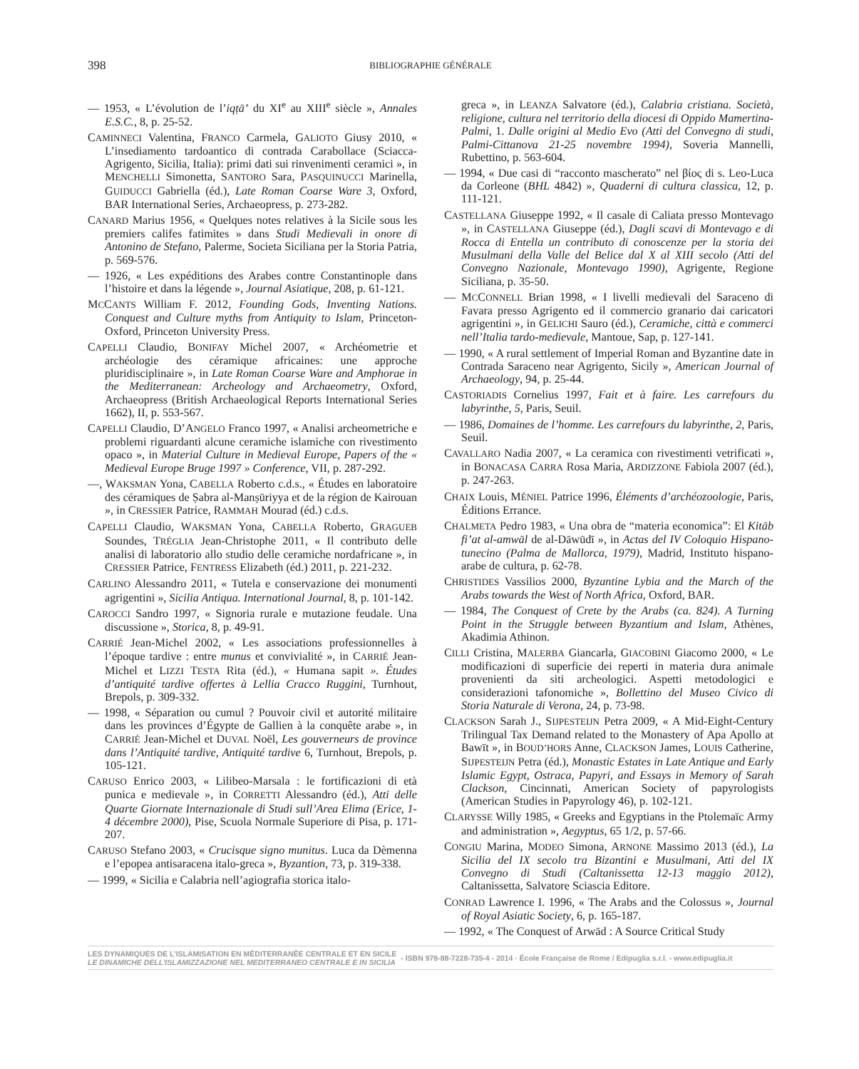398
BIBLIOGRAPHIE GÉNÉRALE
— 1953, « L’évolution de l’iqṭā’ du XI<sup>e</sup> au XIII<sup>e</sup> siècle », Annales E.S.C., 8, p. 25-52.
CAMINNECI Valentina, FRANCO Carmela, GALIOTO Giusy 2010, « L’insediamento tardoantico di contrada Carabollace (Sciacca-Agrigento, Sicilia, Italia): primi dati sui rinvenimenti ceramici », in MENCHELLI Simonetta, SANTORO Sara, PASQUINUCCI Marinella, GUIDUCCI Gabriella (éd.), Late Roman Coarse Ware 3, Oxford, BAR International Series, Archaeopress, p. 273-282.
CANARD Marius 1956, « Quelques notes relatives à la Sicile sous les premiers califes fatimites » dans Studi Medievali in onore di Antonino de Stefano, Palerme, Societa Siciliana per la Storia Patria, p. 569-576.
— 1926, « Les expéditions des Arabes contre Constantinople dans l’histoire et dans la légende », Journal Asiatique, 208, p. 61-121.
MCCANTS William F. 2012, Founding Gods, Inventing Nations. Conquest and Culture myths from Antiquity to Islam, Princeton-Oxford, Princeton University Press.
CAPELLI Claudio, BONIFAY Michel 2007, « Archéometrie et archéologie des céramique africaines: une approche pluridisciplinaire », in Late Roman Coarse Ware and Amphorae in the Mediterranean: Archeology and Archaeometry, Oxford, Archaeopress (British Archaeological Reports International Series 1662), II, p. 553-567.
CAPELLI Claudio, D’ANGELO Franco 1997, « Analisi archeometriche e problemi riguardanti alcune ceramiche islamiche con rivestimento opaco », in Material Culture in Medieval Europe, Papers of the « Medieval Europe Bruge 1997 » Conference, VII, p. 287-292.
—, WAKSMAN Yona, CABELLA Roberto c.d.s., « Études en laboratoire des céramiques de Ṣabra al-Manṣūriyya et de la région de Kairouan », in CRESSIER Patrice, RAMMAH Mourad (éd.) c.d.s.
CAPELLI Claudio, WAKSMAN Yona, CABELLA Roberto, GRAGUEB Soundes, TRÉGLIA Jean-Christophe 2011, « Il contributo delle analisi di laboratorio allo studio delle ceramiche nordafricane », in CRESSIER Patrice, FENTRESS Elizabeth (éd.) 2011, p. 221-232.
CARLINO Alessandro 2011, « Tutela e conservazione dei monumenti agrigentini », Sicilia Antiqua. International Journal, 8, p. 101-142.
CAROCCI Sandro 1997, « Signoria rurale e mutazione feudale. Una discussione », Storica, 8, p. 49-91.
CARRIÉ Jean-Michel 2002, « Les associations professionnelles à l’époque tardive : entre munus et convivialité », in CARRIÉ Jean-Michel et LIZZI TESTA Rita (éd.), « Humana sapit ». Études d’antiquité tardive offertes à Lellia Cracco Ruggini, Turnhout, Brepols, p. 309-332.
— 1998, « Séparation ou cumul ? Pouvoir civil et autorité militaire dans les provinces d’Égypte de Gallien à la conquête arabe », in CARRIÉ Jean-Michel et DUVAL Noël, Les gouverneurs de province dans l’Antiquité tardive, Antiquité tardive 6, Turnhout, Brepols, p. 105-121.
CARUSO Enrico 2003, « Lilibeo-Marsala : le fortificazioni di età punica e medievale », in CORRETTI Alessandro (éd.), Atti delle Quarte Giornate Internazionale di Studi sull’Area Elima (Erice, 1-4 décembre 2000), Pise, Scuola Normale Superiore di Pisa, p. 171-207.
CARUSO Stefano 2003, « Crucisque signo munitus. Luca da Dèmenna e l’epopea antisaracena italo-greca », Byzantion, 73, p. 319-338.
— 1999, « Sicilia e Calabria nell’agiografia storica italo-
greca », in LEANZA Salvatore (éd.), Calabria cristiana. Società, religione, cultura nel territorio della diocesi di Oppido Mamertina-Palmi, 1. Dalle origini al Medio Evo (Atti del Convegno di studi, Palmi-Cittanova 21-25 novembre 1994), Soveria Mannelli, Rubettino, p. 563-604.
— 1994, « Due casi di “racconto mascherato” nel βίος di s. Leo-Luca da Corleone (BHL 4842) », Quaderni di cultura classica, 12, p. 111-121.
CASTELLANA Giuseppe 1992, « Il casale di Caliata presso Montevago », in CASTELLANA Giuseppe (éd.), Dagli scavi di Montevago e di Rocca di Entella un contributo di conoscenze per la storia dei Musulmani della Valle del Belice dal X al XIII secolo (Atti del Convegno Nazionale, Montevago 1990), Agrigente, Regione Siciliana, p. 35-50.
— MCCONNELL Brian 1998, « I livelli medievali del Saraceno di Favara presso Agrigento ed il commercio granario dai caricatori agrigentini », in GELICHI Sauro (éd.), Ceramiche, città e commerci nell’Italia tardo-medievale, Mantoue, Sap, p. 127-141.
— 1990, « A rural settlement of Imperial Roman and Byzantine date in Contrada Saraceno near Agrigento, Sicily », American Journal of Archaeology, 94, p. 25-44.
CASTORIADIS Cornelius 1997, Fait et à faire. Les carrefours du labyrinthe, 5, Paris, Seuil.
— 1986, Domaines de l’homme. Les carrefours du labyrinthe, 2, Paris, Seuil.
CAVALLARO Nadia 2007, « La ceramica con rivestimenti vetrificati », in BONACASA CARRA Rosa Maria, ARDIZZONE Fabiola 2007 (éd.), p. 247-263.
CHAIX Louis, MÉNIEL Patrice 1996, Éléments d’archéozoologie, Paris, Éditions Errance.
CHALMETA Pedro 1983, « Una obra de “materia economica”: El Kitāb fi’at al-amwāl de al-Dāwūdī », in Actas del IV Coloquio Hispano-tunecino (Palma de Mallorca, 1979), Madrid, Instituto hispano-arabe de cultura, p. 62-78.
CHRISTIDES Vassilios 2000, Byzantine Lybia and the March of the Arabs towards the West of North Africa, Oxford, BAR.
— 1984, The Conquest of Crete by the Arabs (ca. 824). A Turning Point in the Struggle between Byzantium and Islam, Athènes, Akadimia Athinon.
CILLI Cristina, MALERBA Giancarla, GIACOBINI Giacomo 2000, « Le modificazioni di superficie dei reperti in materia dura animale provenienti da siti archeologici. Aspetti metodologici e considerazioni tafonomiche », Bollettino del Museo Civico di Storia Naturale di Verona, 24, p. 73-98.
CLACKSON Sarah J., SIJPESTEIJN Petra 2009, « A Mid-Eight-Century Trilingual Tax Demand related to the Monastery of Apa Apollo at Bawīt », in BOUD’HORS Anne, CLACKSON James, LOUIS Catherine, SIJPESTEIJN Petra (éd.), Monastic Estates in Late Antique and Early Islamic Egypt, Ostraca, Papyri, and Essays in Memory of Sarah Clackson, Cincinnati, American Society of papyrologists (American Studies in Papyrology 46), p. 102-121.
CLARYSSE Willy 1985, « Greeks and Egyptians in the Ptolemaïc Army and administration », Aegyptus, 65 1/2, p. 57-66.
CONGIU Marina, MODEO Simona, ARNONE Massimo 2013 (éd.), La Sicilia del IX secolo tra Bizantini e Musulmani, Atti del IX Convegno di Studi (Caltanissetta 12-13 maggio 2012), Caltanissetta, Salvatore Sciascia Editore.
CONRAD Lawrence I. 1996, « The Arabs and the Colossus », Journal of Royal Asiatic Society, 6, p. 165-187.
— 1992, « The Conquest of Arwād : A Source Critical Study
LES DYNAMIQUES DE L’ISLAMISATION EN MÉDITERRANÉE CENTRALE ET EN SICILE
LE DINAMICHE DELL’ISLAMIZZAZIONE NEL MEDITERRANEO CENTRALE E IN SICILIA
- ISBN 978-88-7228-735-4 - 2014 · École Française de Rome / Edipuglia s.r.l. - www.edipuglia.it